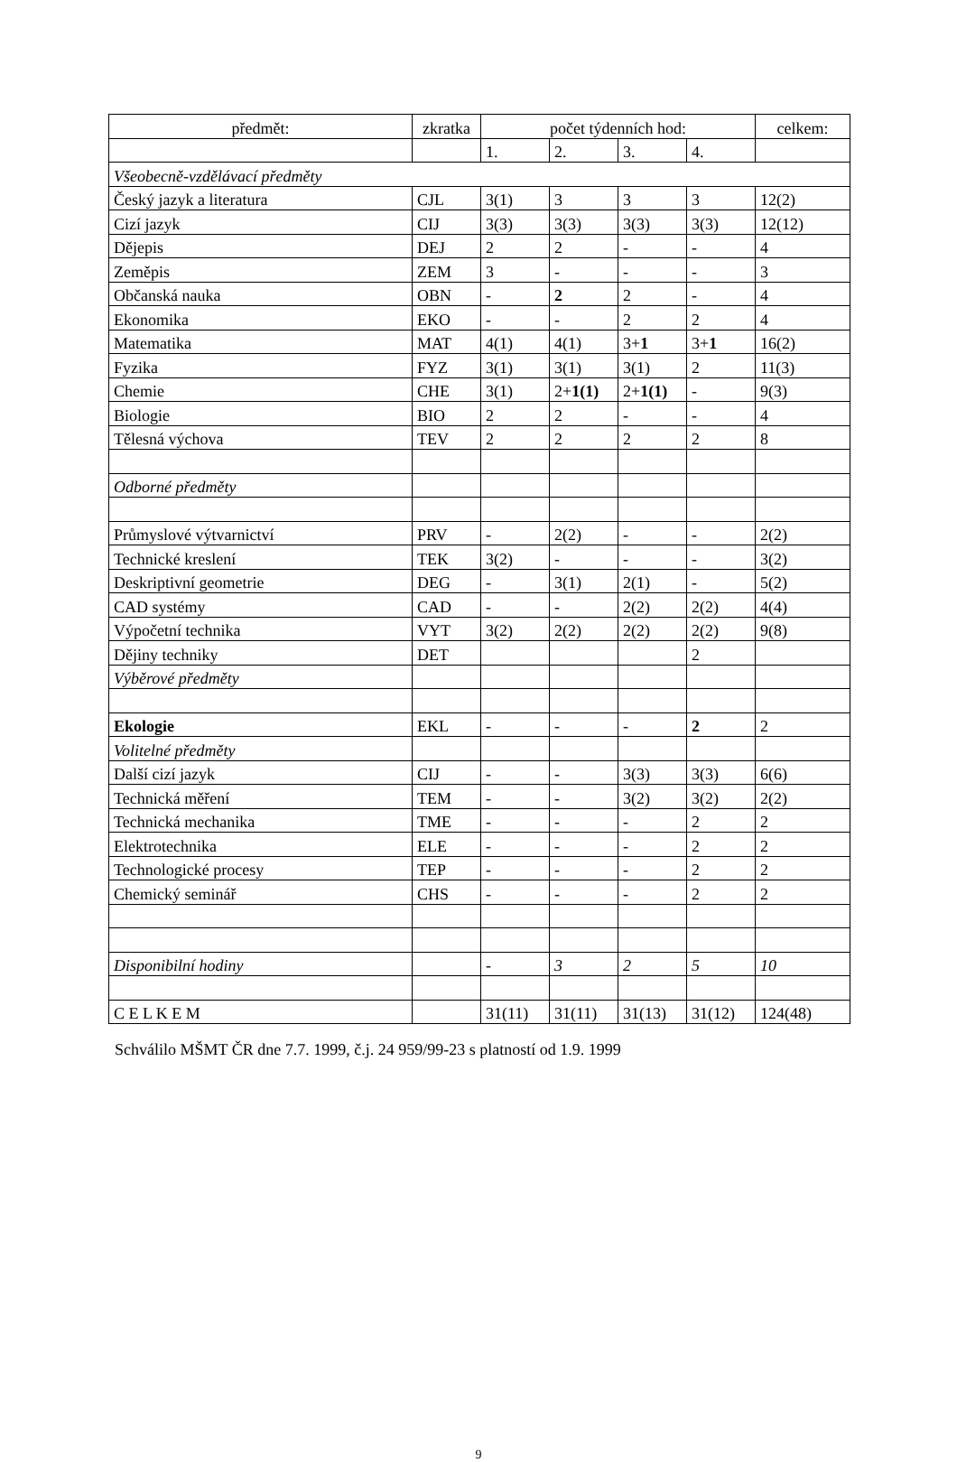| předmět: | zkratka | počet týdenních hod: | | | | celkem: |
| --- | --- | --- | --- | --- | --- | --- |
| | | 1. | 2. | 3. | 4. | |
| Všeobecně-vzdělávací předměty | | | | | | |
| Český jazyk a literatura | CJL | 3(1) | 3 | 3 | 3 | 12(2) |
| Cizí jazyk | CIJ | 3(3) | 3(3) | 3(3) | 3(3) | 12(12) |
| Dějepis | DEJ | 2 | 2 | - | - | 4 |
| Zeměpis | ZEM | 3 | - | - | - | 3 |
| Občanská nauka | OBN | - | 2 | 2 | - | 4 |
| Ekonomika | EKO | - | - | 2 | 2 | 4 |
| Matematika | MAT | 4(1) | 4(1) | 3+ 1 | 3+ 1 | 16(2) |
| Fyzika | FYZ | 3(1) | 3(1) | 3(1) | 2 | 11(3) |
| Chemie | CHE | 3(1) | 2+ 1(1) | 2+ 1(1) | - | 9(3) |
| Biologie | BIO | 2 | 2 | - | - | 4 |
| Tělesná výchova | TEV | 2 | 2 | 2 | 2 | 8 |
| Odborné předměty | | | | | | |
| Průmyslové výtvarnictví | PRV | - | 2(2) | - | - | 2(2) |
| Technické kreslení | TEK | 3(2) | - | - | - | 3(2) |
| Deskriptivní geometrie | DEG | - | 3(1) | 2(1) | - | 5(2) |
| CAD systémy | CAD | - | - | 2(2) | 2(2) | 4(4) |
| Výpočetní technika | VYT | 3(2) | 2(2) | 2(2) | 2(2) | 9(8) |
| Dějiny techniky | DET | | | | 2 | |
| Výběrové předměty | | | | | | |
| Ekologie | EKL | - | - | - | 2 | 2 |
| Volitelné předměty | | | | | | |
| Další cizí jazyk | CIJ | - | - | 3(3) | 3(3) | 6(6) |
| Technická měření | TEM | - | - | 3(2) | 3(2) | 2(2) |
| Technická mechanika | TME | - | - | - | 2 | 2 |
| Elektrotechnika | ELE | - | - | - | 2 | 2 |
| Technologické procesy | TEP | - | - | - | 2 | 2 |
| Chemický seminář | CHS | - | - | - | 2 | 2 |
| Disponibilní hodiny | | - | 3 | 2 | 5 | 10 |
| C E L K E M | | 31(11) | 31(11) | 31(13) | 31(12) | 124(48) |
Schválilo MŠMT ČR dne 7.7. 1999, č.j. 24 959/99-23 s platností od 1.9. 1999
9